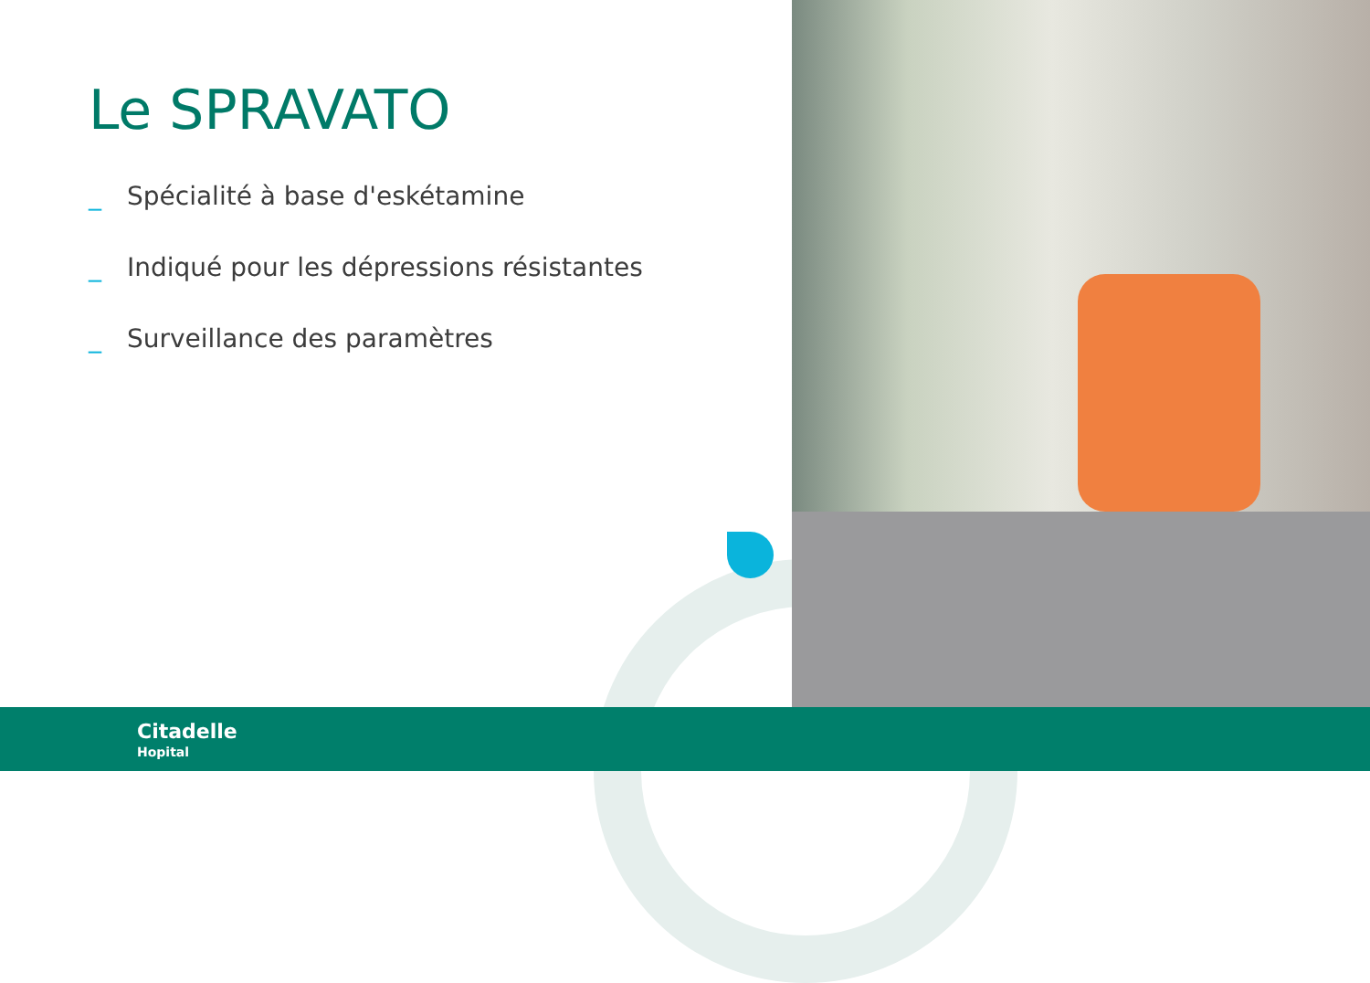Le SPRAVATO
_ Spécialité à base d'eskétamine
_ Indiqué pour les dépressions résistantes
_ Surveillance des paramètres
Citadelle
Hopital